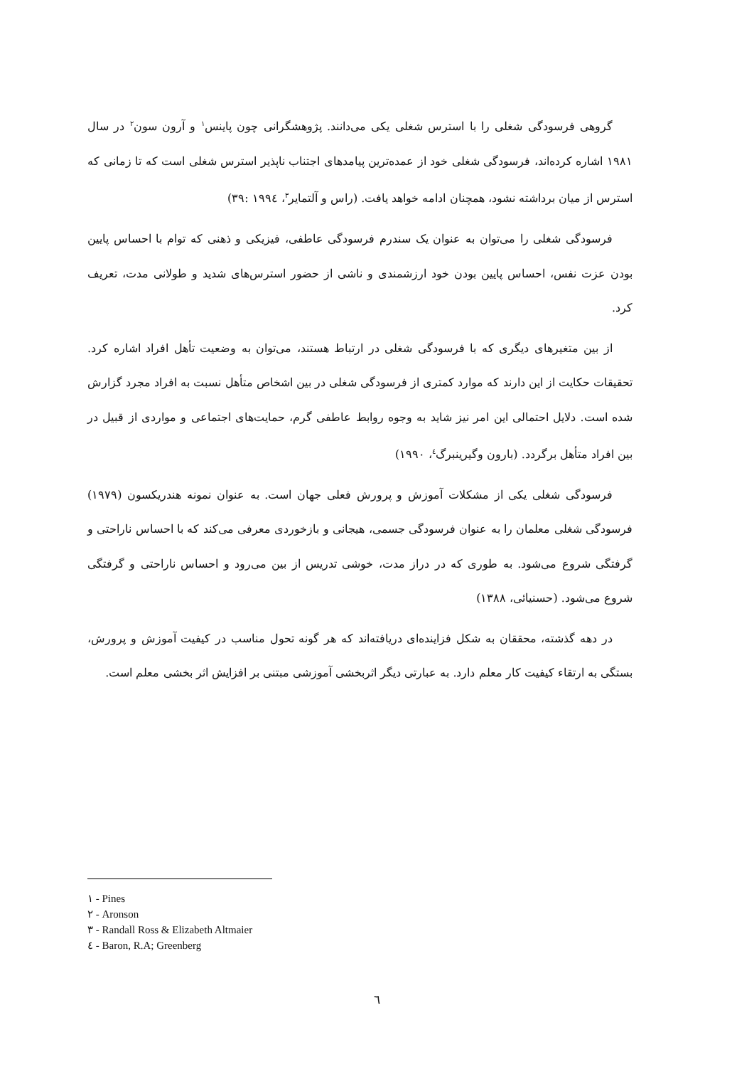گروهی فرسودگی شغلی را با استرس شغلی یکی می‌دانند. پژوهشگرانی چون پاینس<sup>۱</sup> و آرون سون<sup>۲</sup> در سال ۱۹۸۱ اشاره کرده‌اند، فرسودگی شغلی خود از عمده‌ترین پیامدهای اجتناب ناپذیر استرس شغلی است که تا زمانی که استرس از میان برداشته نشود، همچنان ادامه خواهد یافت. (راس و آلتمایر<sup>۳</sup>، ۱۹۹٤ :۳۹)
فرسودگی شغلی را می‌توان به عنوان یک سندرم فرسودگی عاطفی، فیزیکی و ذهنی که توام با احساس پایین بودن عزت نفس، احساس پایین بودن خود ارزشمندی و ناشی از حضور استرس‌های شدید و طولانی مدت، تعریف کرد.
از بین متغیرهای دیگری که با فرسودگی شغلی در ارتباط هستند، می‌توان به وضعیت تأهل افراد اشاره کرد. تحقیقات حکایت از این دارند که موارد کمتری از فرسودگی شغلی در بین اشخاص متأهل نسبت به افراد مجرد گزارش شده است. دلایل احتمالی این امر نیز شاید به وجوه روابط عاطفی گرم، حمایت‌های اجتماعی و مواردی از قبیل در بین افراد متأهل برگردد. (بارون وگیرینبرگ<sup>٤</sup>، ۱۹۹۰)
فرسودگی شغلی یکی از مشکلات آموزش و پرورش فعلی جهان است. به عنوان نمونه هندریکسون (۱۹۷۹) فرسودگی شغلی معلمان را به عنوان فرسودگی جسمی، هیجانی و بازخوردی معرفی می‌کند که با احساس ناراحتی و گرفتگی شروع می‌شود. به طوری که در دراز مدت، خوشی تدریس از بین می‌رود و احساس ناراحتی و گرفتگی شروع می‌شود. (حسنیائی، ۱۳۸۸)
در دهه گذشته، محققان به شکل فزاینده‌ای دریافته‌اند که هر گونه تحول مناسب در کیفیت آموزش و پرورش، بستگی به ارتقاء کیفیت کار معلم دارد. به عبارتی دیگر اثربخشی آموزشی مبتنی بر افزایش اثر بخشی معلم است.
۱ - Pines
۲ - Aronson
۳ - Randall Ross & Elizabeth Altmaier
٤ - Baron, R.A; Greenberg
٦